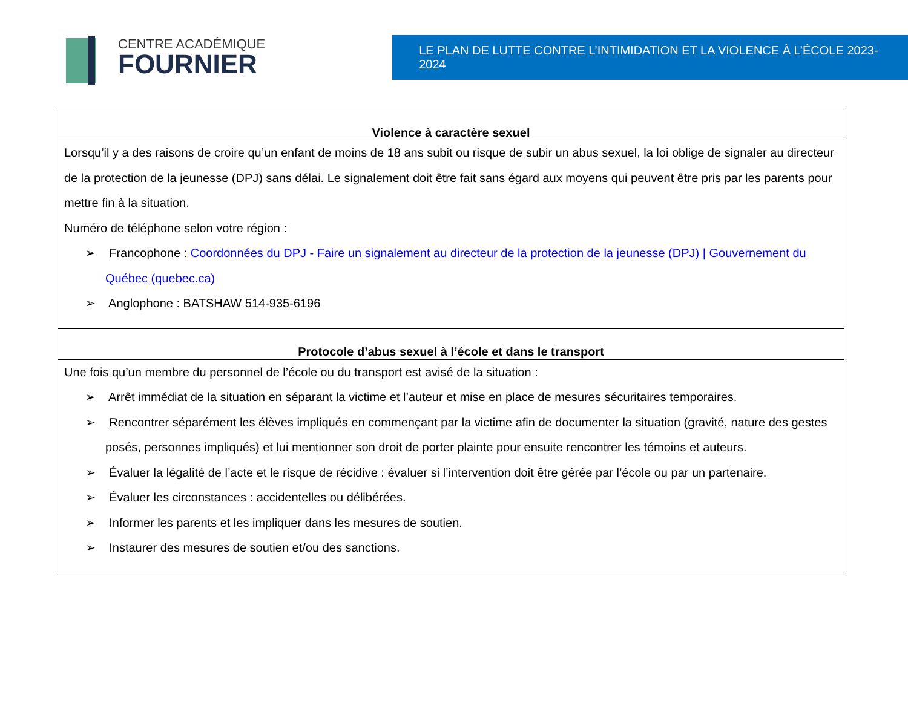CENTRE ACADÉMIQUE
FOURNIER
LE PLAN DE LUTTE CONTRE L’INTIMIDATION ET LA VIOLENCE À L’ÉCOLE 2023-2024
| Violence à caractère sexuel |
| --- |
| Lorsqu’il y a des raisons de croire qu’un enfant de moins de 18 ans subit ou risque de subir un abus sexuel, la loi oblige de signaler au directeur de la protection de la jeunesse (DPJ) sans délai. Le signalement doit être fait sans égard aux moyens qui peuvent être pris par les parents pour mettre fin à la situation. Numéro de téléphone selon votre région : ➢ Francophone : Coordonnées du DPJ - Faire un signalement au directeur de la protection de la jeunesse (DPJ) / Gouvernement du Québec (quebec.ca) ➢ Anglophone : BATSHAW 514-935-6196 |
| Protocole d’abus sexuel à l’école et dans le transport |
| Une fois qu’un membre du personnel de l’école ou du transport est avisé de la situation : ➢ Arrêt immédiat de la situation en séparant la victime et l’auteur et mise en place de mesures sécuritaires temporaires. ➢ Rencontrer séparément les élèves impliqués en commençant par la victime afin de documenter la situation (gravité, nature des gestes posés, personnes impliqués) et lui mentionner son droit de porter plainte pour ensuite rencontrer les témoins et auteurs. ➢ Évaluer la légalité de l’acte et le risque de récidive : évaluer si l’intervention doit être gérée par l’école ou par un partenaire. ➢ Évaluer les circonstances : accidentelles ou délibérées. ➢ Informer les parents et les impliquer dans les mesures de soutien. ➢ Instaurer des mesures de soutien et/ou des sanctions. |